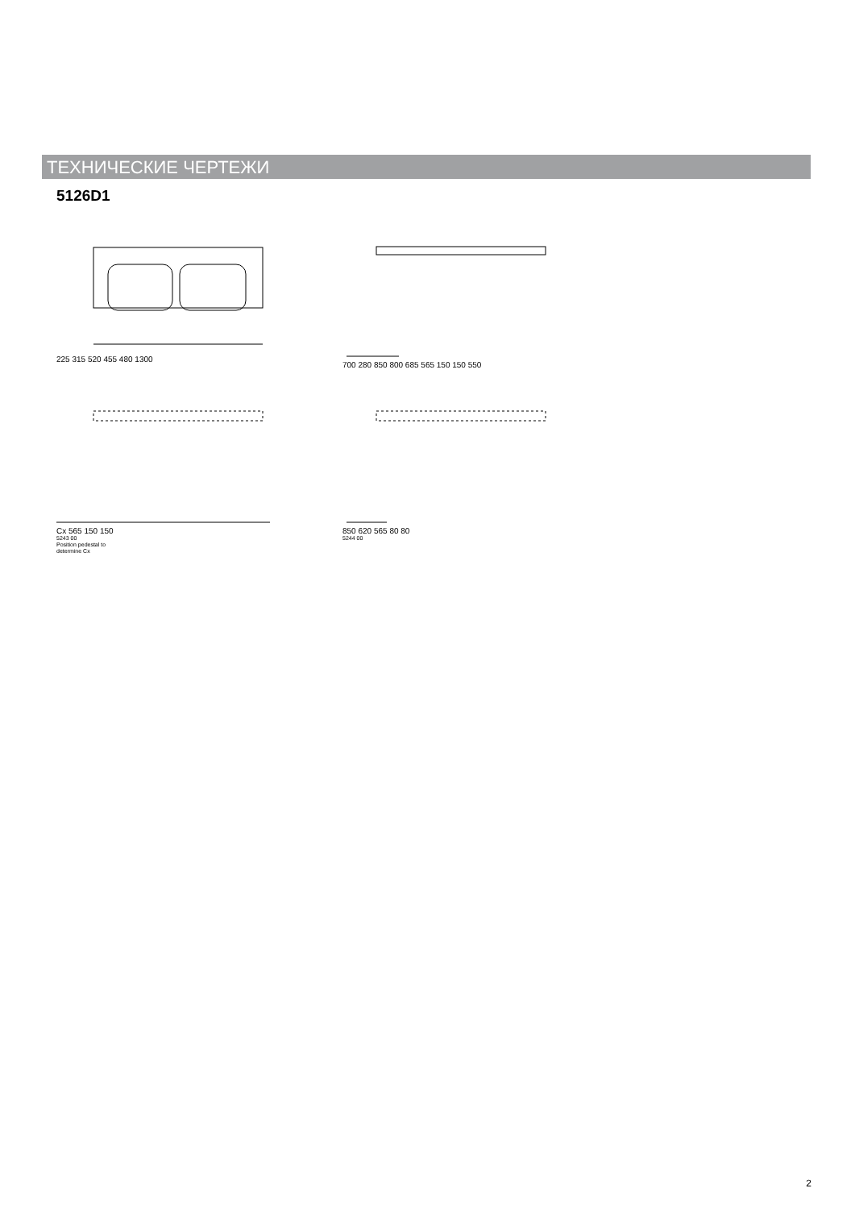ТЕХНИЧЕСКИЕ ЧЕРТЕЖИ
5126D1
225 315 520 455 480 1300
700 280 850 800 685 565 150 150 550
Cx 565 150 150
5243 00
Position pedestal to
determine Cx
850 620 565 80 80
5244 00
2